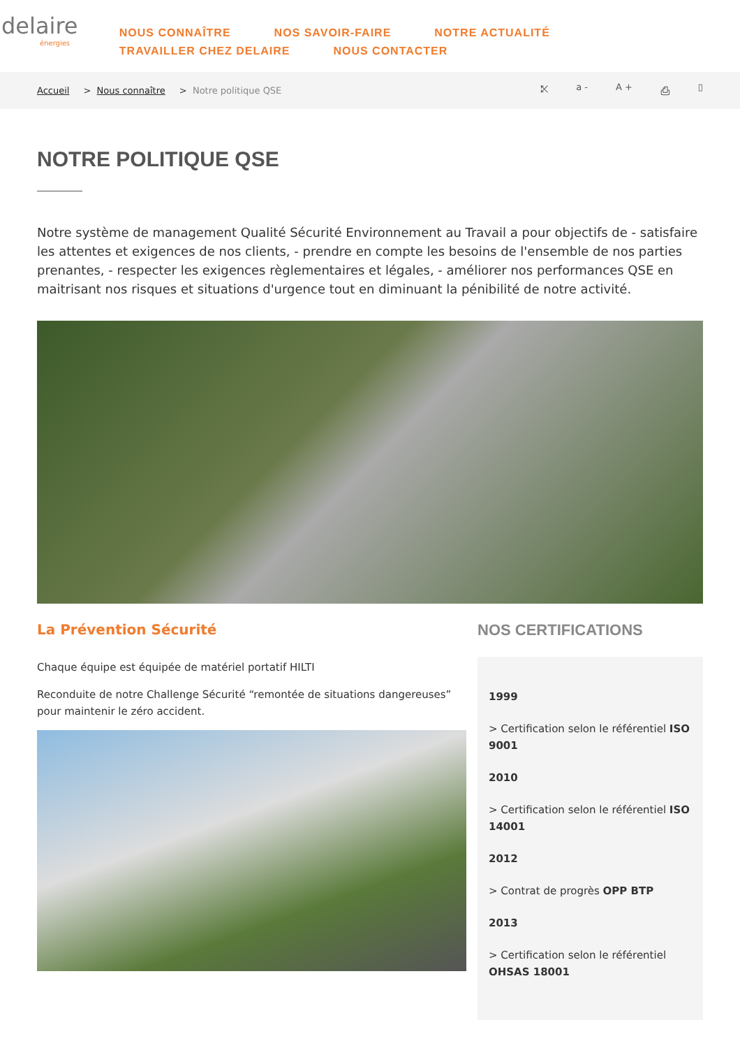delaire
énergies
NOUS CONNAÎTRE NOS SAVOIR-FAIRE NOTRE ACTUALITÉ TRAVAILLER CHEZ DELAIRE NOUS CONTACTER
Accueil > Nous connaître > Notre politique QSE ⤪ a - A + ⎙ ▯
NOTRE POLITIQUE QSE
Notre système de management Qualité Sécurité Environnement au Travail a pour objectifs de - satisfaire les attentes et exigences de nos clients, - prendre en compte les besoins de l'ensemble de nos parties prenantes, - respecter les exigences règlementaires et légales, - améliorer nos performances QSE en maitrisant nos risques et situations d'urgence tout en diminuant la pénibilité de notre activité.
La Prévention Sécurité
Chaque équipe est équipée de matériel portatif HILTI
Reconduite de notre Challenge Sécurité “remontée de situations dangereuses” pour maintenir le zéro accident.
NOS CERTIFICATIONS
1999
> Certification selon le référentiel ISO 9001
2010
> Certification selon le référentiel ISO 14001
2012
> Contrat de progrès OPP BTP
2013
> Certification selon le référentiel OHSAS 18001